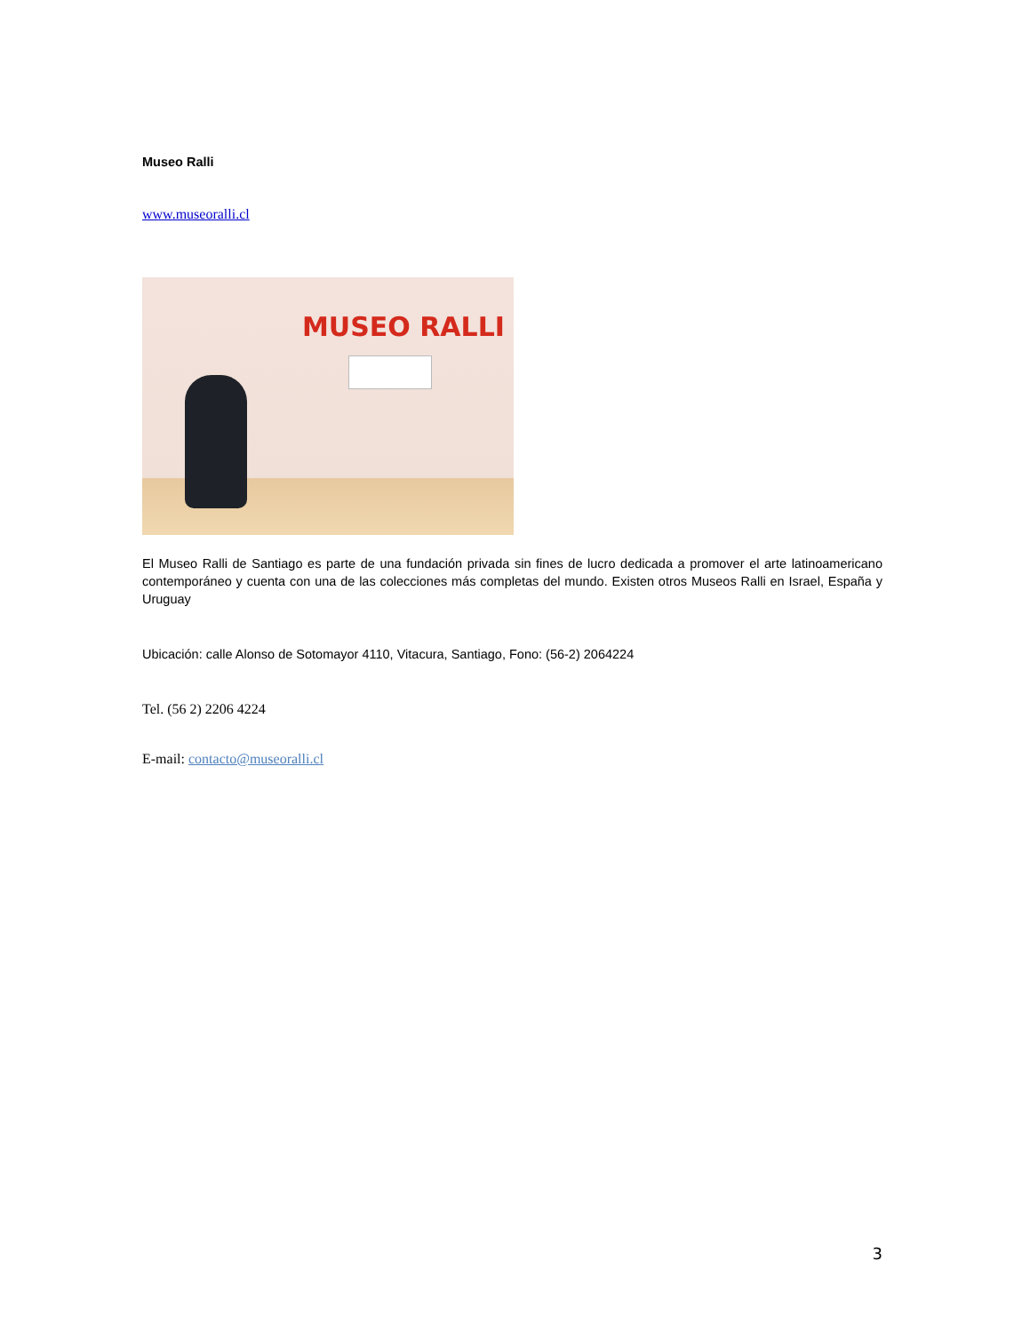Museo Ralli
www.museoralli.cl
MUSEO RALLI
El Museo Ralli de Santiago es parte de una fundación privada sin fines de lucro dedicada a promover el arte latinoamericano contemporáneo y cuenta con una de las colecciones más completas del mundo. Existen otros Museos Ralli en Israel, España y Uruguay
Ubicación: calle Alonso de Sotomayor 4110, Vitacura, Santiago, Fono: (56-2) 2064224
Tel. (56 2) 2206 4224
E-mail: contacto@museoralli.cl
3